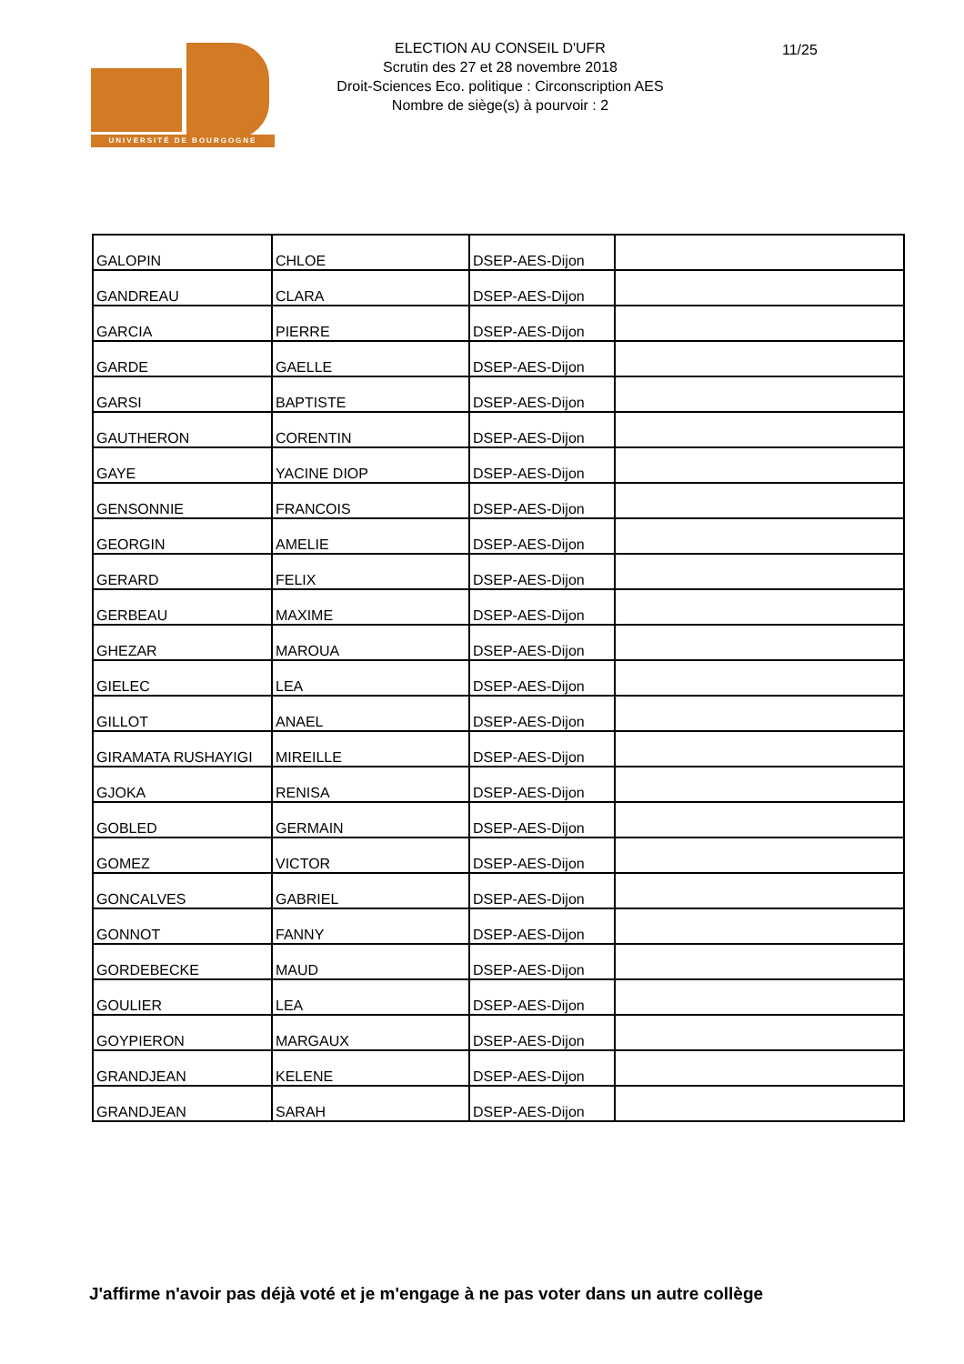UNIVERSITÉ DE BOURGOGNE
ELECTION AU CONSEIL D'UFR
Scrutin des 27 et 28 novembre 2018
Droit-Sciences Eco. politique : Circonscription AES
Nombre de siège(s) à pourvoir : 2
11/25
| GALOPIN | CHLOE | DSEP-AES-Dijon | |
| GANDREAU | CLARA | DSEP-AES-Dijon | |
| GARCIA | PIERRE | DSEP-AES-Dijon | |
| GARDE | GAELLE | DSEP-AES-Dijon | |
| GARSI | BAPTISTE | DSEP-AES-Dijon | |
| GAUTHERON | CORENTIN | DSEP-AES-Dijon | |
| GAYE | YACINE DIOP | DSEP-AES-Dijon | |
| GENSONNIE | FRANCOIS | DSEP-AES-Dijon | |
| GEORGIN | AMELIE | DSEP-AES-Dijon | |
| GERARD | FELIX | DSEP-AES-Dijon | |
| GERBEAU | MAXIME | DSEP-AES-Dijon | |
| GHEZAR | MAROUA | DSEP-AES-Dijon | |
| GIELEC | LEA | DSEP-AES-Dijon | |
| GILLOT | ANAEL | DSEP-AES-Dijon | |
| GIRAMATA RUSHAYIGI | MIREILLE | DSEP-AES-Dijon | |
| GJOKA | RENISA | DSEP-AES-Dijon | |
| GOBLED | GERMAIN | DSEP-AES-Dijon | |
| GOMEZ | VICTOR | DSEP-AES-Dijon | |
| GONCALVES | GABRIEL | DSEP-AES-Dijon | |
| GONNOT | FANNY | DSEP-AES-Dijon | |
| GORDEBECKE | MAUD | DSEP-AES-Dijon | |
| GOULIER | LEA | DSEP-AES-Dijon | |
| GOYPIERON | MARGAUX | DSEP-AES-Dijon | |
| GRANDJEAN | KELENE | DSEP-AES-Dijon | |
| GRANDJEAN | SARAH | DSEP-AES-Dijon | |
J'affirme n'avoir pas déjà voté et je m'engage à ne pas voter dans un autre collège